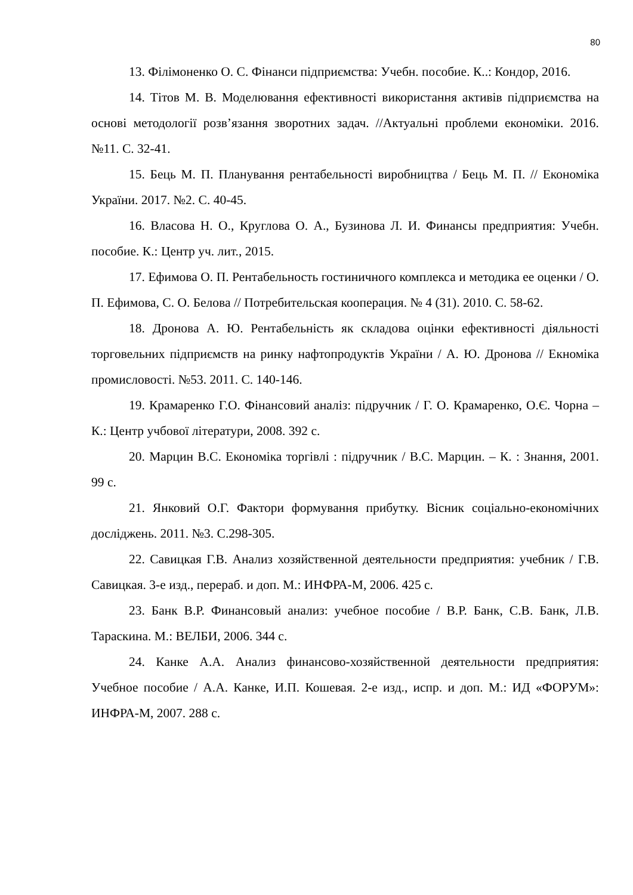80
13. Філімоненко О. С. Фінанси підприємства: Учебн. пособие. К..: Кондор, 2016.
14. Тітов М. В. Моделювання ефективності використання активів підприємства на основі методології розв’язання зворотних задач. //Актуальні проблеми економіки. 2016. №11. С. 32-41.
15. Бець М. П. Планування рентабельності виробництва / Бець М. П. // Економіка України. 2017. №2. С. 40-45.
16. Власова Н. О., Круглова О. А., Бузинова Л. И. Финансы предприятия: Учебн. пособие. К.: Центр уч. лит., 2015.
17. Ефимова О. П. Рентабельность гостиничного комплекса и методика ее оценки / О. П. Ефимова, С. О. Белова // Потребительская кооперация. № 4 (31). 2010. С. 58-62.
18. Дронова А. Ю. Рентабельність як складова оцінки ефективності діяльності торговельних підприємств на ринку нафтопродуктів України / А. Ю. Дронова // Екноміка промисловості. №53. 2011. С. 140-146.
19. Крамаренко Г.О. Фінансовий аналіз: підручник / Г. О. Крамаренко, О.Є. Чорна – К.: Центр учбової літератури, 2008. 392 с.
20. Марцин В.С. Економіка торгівлі : підручник / В.С. Марцин. – К. : Знання, 2001. 99 с.
21. Янковий О.Г. Фактори формування прибутку. Вісник соціально-економічних досліджень. 2011. №3. С.298-305.
22. Савицкая Г.В. Анализ хозяйственной деятельности предприятия: учебник / Г.В. Савицкая. 3-е изд., перераб. и доп. М.: ИНФРА-М, 2006. 425 с.
23. Банк В.Р. Финансовый анализ: учебное пособие / В.Р. Банк, С.В. Банк, Л.В. Тараскина. М.: ВЕЛБИ, 2006. 344 с.
24. Канке А.А. Анализ финансово-хозяйственной деятельности предприятия: Учебное пособие / А.А. Канке, И.П. Кошевая. 2-е изд., испр. и доп. М.: ИД «ФОРУМ»: ИНФРА-М, 2007. 288 с.